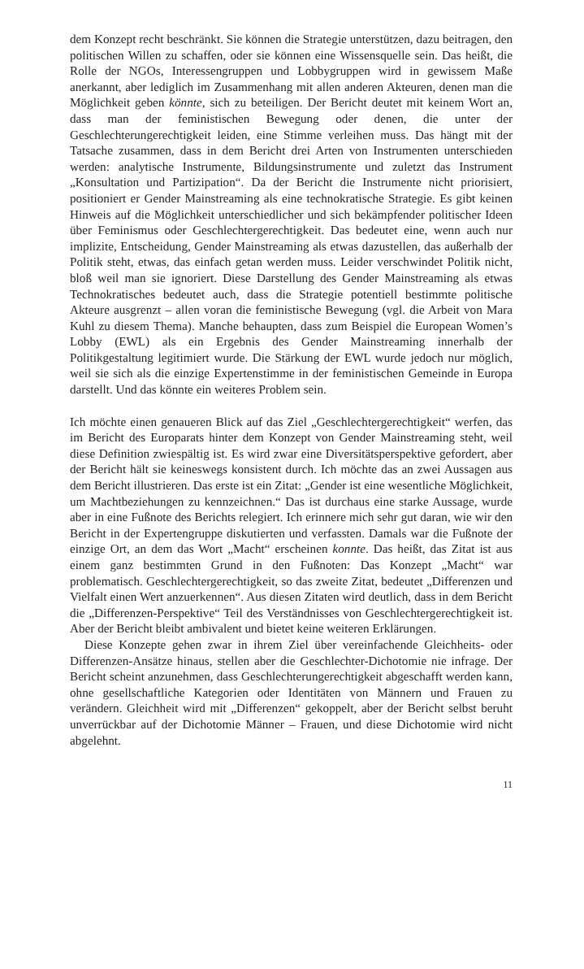dem Konzept recht beschränkt. Sie können die Strategie unterstützen, dazu beitragen, den politischen Willen zu schaffen, oder sie können eine Wissensquelle sein. Das heißt, die Rolle der NGOs, Interessengruppen und Lobbygruppen wird in gewissem Maße anerkannt, aber lediglich im Zusammenhang mit allen anderen Akteuren, denen man die Möglichkeit geben könnte, sich zu beteiligen. Der Bericht deutet mit keinem Wort an, dass man der feministischen Bewegung oder denen, die unter der Geschlechterungerechtigkeit leiden, eine Stimme verleihen muss. Das hängt mit der Tatsache zusammen, dass in dem Bericht drei Arten von Instrumenten unterschieden werden: analytische Instrumente, Bildungsinstrumente und zuletzt das Instrument „Konsultation und Partizipation“. Da der Bericht die Instrumente nicht priorisiert, positioniert er Gender Mainstreaming als eine technokratische Strategie. Es gibt keinen Hinweis auf die Möglichkeit unterschiedlicher und sich bekämpfender politischer Ideen über Feminismus oder Geschlechtergerechtigkeit. Das bedeutet eine, wenn auch nur implizite, Entscheidung, Gender Mainstreaming als etwas dazustellen, das außerhalb der Politik steht, etwas, das einfach getan werden muss. Leider verschwindet Politik nicht, bloß weil man sie ignoriert. Diese Darstellung des Gender Mainstreaming als etwas Technokratisches bedeutet auch, dass die Strategie potentiell bestimmte politische Akteure ausgrenzt – allen voran die feministische Bewegung (vgl. die Arbeit von Mara Kuhl zu diesem Thema). Manche behaupten, dass zum Beispiel die European Women’s Lobby (EWL) als ein Ergebnis des Gender Mainstreaming innerhalb der Politikgestaltung legitimiert wurde. Die Stärkung der EWL wurde jedoch nur möglich, weil sie sich als die einzige Expertenstimme in der feministischen Gemeinde in Europa darstellt. Und das könnte ein weiteres Problem sein.
Ich möchte einen genaueren Blick auf das Ziel „Geschlechtergerechtigkeit“ werfen, das im Bericht des Europarats hinter dem Konzept von Gender Mainstreaming steht, weil diese Definition zwiespältig ist. Es wird zwar eine Diversitätsperspektive gefordert, aber der Bericht hält sie keineswegs konsistent durch. Ich möchte das an zwei Aussagen aus dem Bericht illustrieren. Das erste ist ein Zitat: „Gender ist eine wesentliche Möglichkeit, um Machtbeziehungen zu kennzeichnen.“ Das ist durchaus eine starke Aussage, wurde aber in eine Fußnote des Berichts relegiert. Ich erinnere mich sehr gut daran, wie wir den Bericht in der Expertengruppe diskutierten und verfassten. Damals war die Fußnote der einzige Ort, an dem das Wort „Macht“ erscheinen konnte. Das heißt, das Zitat ist aus einem ganz bestimmten Grund in den Fußnoten: Das Konzept „Macht“ war problematisch. Geschlechtergerechtigkeit, so das zweite Zitat, bedeutet „Differenzen und Vielfalt einen Wert anzuerkennen“. Aus diesen Zitaten wird deutlich, dass in dem Bericht die „Differenzen-Perspektive“ Teil des Verständnisses von Geschlechtergerechtigkeit ist. Aber der Bericht bleibt ambivalent und bietet keine weiteren Erklärungen.
Diese Konzepte gehen zwar in ihrem Ziel über vereinfachende Gleichheits- oder Differenzen-Ansätze hinaus, stellen aber die Geschlechter-Dichotomie nie infrage. Der Bericht scheint anzunehmen, dass Geschlechterungerechtigkeit abgeschafft werden kann, ohne gesellschaftliche Kategorien oder Identitäten von Männern und Frauen zu verändern. Gleichheit wird mit „Differenzen“ gekoppelt, aber der Bericht selbst beruht unverrückbar auf der Dichotomie Männer – Frauen, und diese Dichotomie wird nicht abgelehnt.
11